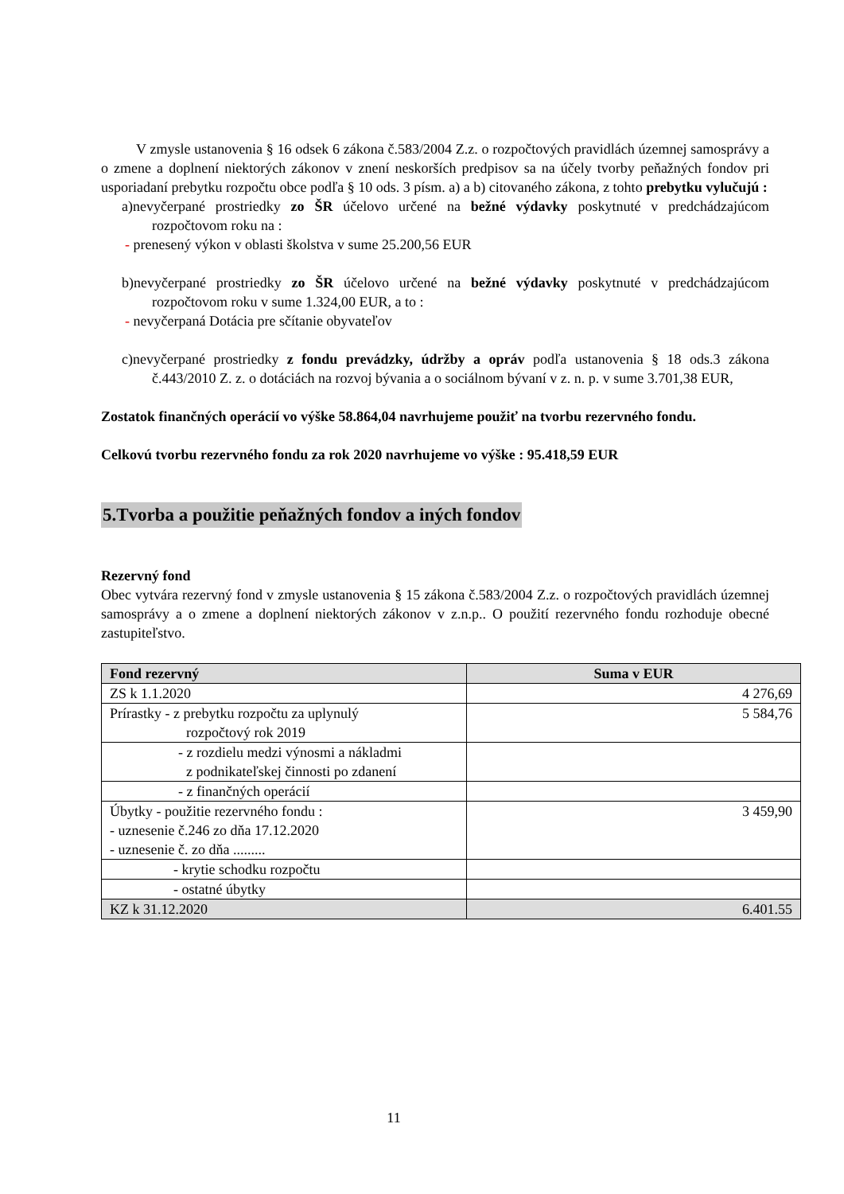V zmysle ustanovenia § 16 odsek 6 zákona č.583/2004 Z.z. o rozpočtových pravidlách územnej samosprávy a o zmene a doplnení niektorých zákonov v znení neskorších predpisov sa na účely tvorby peňažných fondov pri usporiadaní prebytku rozpočtu obce podľa § 10 ods. 3 písm. a) a b) citovaného zákona, z tohto prebytku vylučujú :
a)nevyčerpané prostriedky zo ŠR účelovo určené na bežné výdavky poskytnuté v predchádzajúcom rozpočtovom roku na :
- prenesený výkon v oblasti školstva v sume 25.200,56 EUR
b)nevyčerpané prostriedky zo ŠR účelovo určené na bežné výdavky poskytnuté v predchádzajúcom rozpočtovom roku v sume 1.324,00 EUR, a to :
- nevyčerpaná Dotácia pre sčítanie obyvateľov
c)nevyčerpané prostriedky z fondu prevádzky, údržby a opráv podľa ustanovenia § 18 ods.3 zákona č.443/2010 Z. z. o dotáciách na rozvoj bývania a o sociálnom bývaní v z. n. p. v sume 3.701,38 EUR,
Zostatok finančných operácií vo výške 58.864,04 navrhujeme použiť na tvorbu rezervného fondu.
Celkovú tvorbu rezervného fondu za rok 2020 navrhujeme vo výške : 95.418,59 EUR
5.Tvorba a použitie peňažných fondov a iných fondov
Rezervný fond
Obec vytvára rezervný fond v zmysle ustanovenia § 15 zákona č.583/2004 Z.z. o rozpočtových pravidlách územnej samosprávy a o zmene a doplnení niektorých zákonov v z.n.p.. O použití rezervného fondu rozhoduje obecné zastupiteľstvo.
| Fond rezervný | Suma v EUR |
| --- | --- |
| ZS k 1.1.2020 | 4 276,69 |
| Prírastky - z prebytku rozpočtu za uplynulý rozpočtový rok 2019 | 5 584,76 |
| - z rozdielu medzi výnosmi a nákladmi z podnikateľskej činnosti po zdanení | |
| - z finančných operácií | |
| Úbytky - použitie rezervného fondu : - uznesenie č.246 zo dňa 17.12.2020 - uznesenie č. zo dňa ......... | 3 459,90 |
| - krytie schodku rozpočtu | |
| - ostatné úbytky | |
| KZ k 31.12.2020 | 6.401.55 |
11